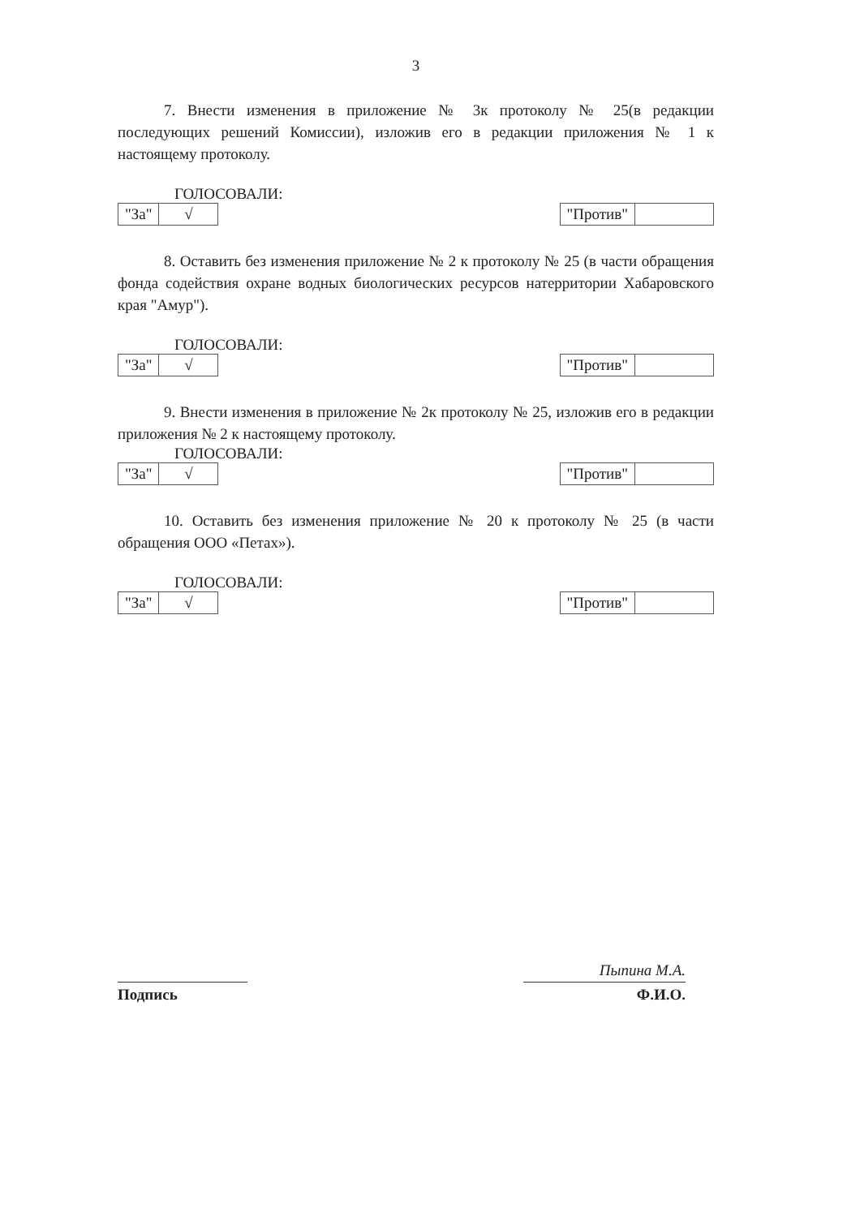3
7. Внести изменения в приложение № 3к протоколу № 25(в редакции последующих решений Комиссии), изложив его в редакции приложения № 1 к настоящему протоколу.
ГОЛОСОВАЛИ:
"За" √ "Против"
8. Оставить без изменения приложение № 2 к протоколу № 25 (в части обращения фонда содействия охране водных биологических ресурсов натерритории Хабаровского края "Амур").
ГОЛОСОВАЛИ:
"За" √ "Против"
9. Внести изменения в приложение № 2к протоколу № 25, изложив его в редакции приложения № 2 к настоящему протоколу.
ГОЛОСОВАЛИ:
"За" √ "Против"
10. Оставить без изменения приложение № 20 к протоколу № 25 (в части обращения ООО «Петах»).
ГОЛОСОВАЛИ:
"За" √ "Против"
Подпись
Пыпина М.А.
Ф.И.О.